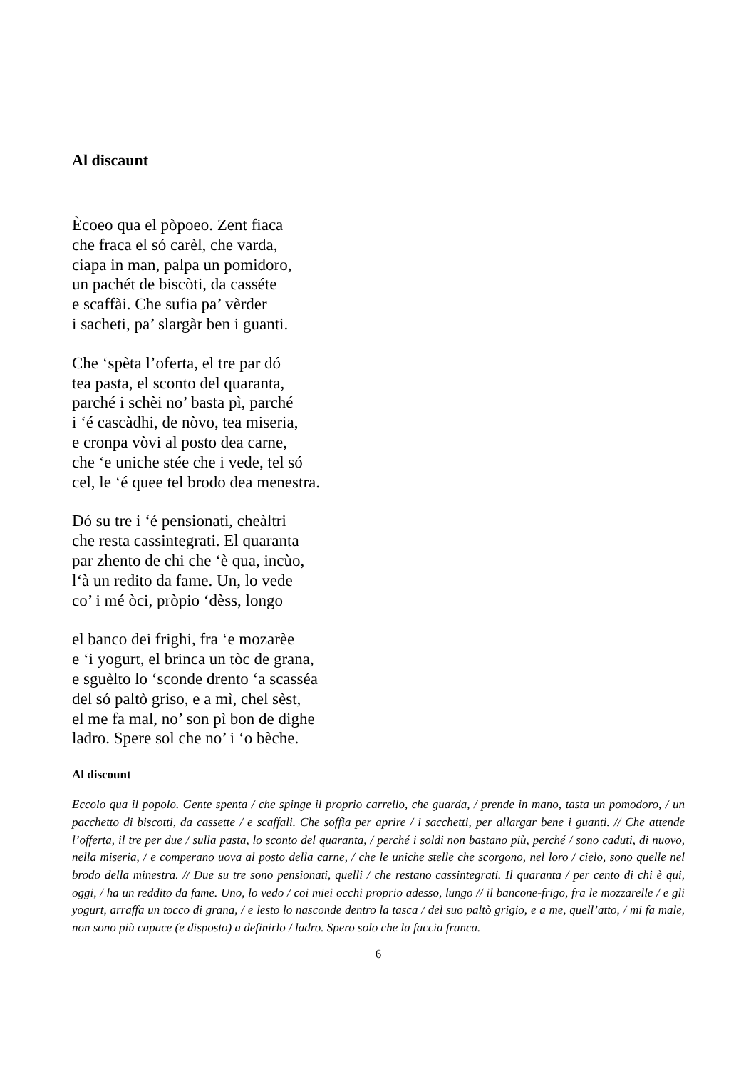Al discaunt
Ècoeo qua el pòpoeo. Zent fiaca
che fraca el só carèl, che varda,
ciapa in man, palpa un pomidoro,
un pachét de biscòti, da casséte
e scaffài. Che sufia pa’ vèrder
i sacheti, pa’ slargàr ben i guanti.
Che ‘spèta l’oferta, el tre par dó
tea pasta, el sconto del quaranta,
parché i schèi no’ basta pì, parché
i ‘é cascàdhi, de nòvo, tea miseria,
e cronpa vòvi al posto dea carne,
che ‘e uniche stée che i vede, tel só
cel, le ‘é quee tel brodo dea menestra.
Dó su tre i ‘é pensionati, cheàltri
che resta cassintegrati. El quaranta
par zhento de chi che ‘è qua, incùo,
l‘à un redito da fame. Un, lo vede
co’ i mé òci, pròpio ‘dèss, longo
el banco dei frighi, fra ‘e mozarèe
e ‘i yogurt, el brinca un tòc de grana,
e sguèlto lo ‘sconde drento ‘a scasséa
del só paltò griso, e a mì, chel sèst,
el me fa mal, no’ son pì bon de dighe
ladro. Spere sol che no’ i ‘o bèche.
Al discount
Eccolo qua il popolo. Gente spenta / che spinge il proprio carrello, che guarda, / prende in mano, tasta un pomodoro, / un pacchetto di biscotti, da cassette / e scaffali. Che soffia per aprire / i sacchetti, per allargar bene i guanti. // Che attende l’offerta, il tre per due / sulla pasta, lo sconto del quaranta, / perché i soldi non bastano più, perché / sono caduti, di nuovo, nella miseria, / e comperano uova al posto della carne, / che le uniche stelle che scorgono, nel loro / cielo, sono quelle nel brodo della minestra. // Due su tre sono pensionati, quelli / che restano cassintegrati. Il quaranta / per cento di chi è qui, oggi, / ha un reddito da fame. Uno, lo vedo / coi miei occhi proprio adesso, lungo // il bancone-frigo, fra le mozzarelle / e gli yogurt, arraffa un tocco di grana, / e lesto lo nasconde dentro la tasca / del suo paltò grigio, e a me, quell’atto, / mi fa male, non sono più capace (e disposto) a definirlo / ladro. Spero solo che la faccia franca.
6